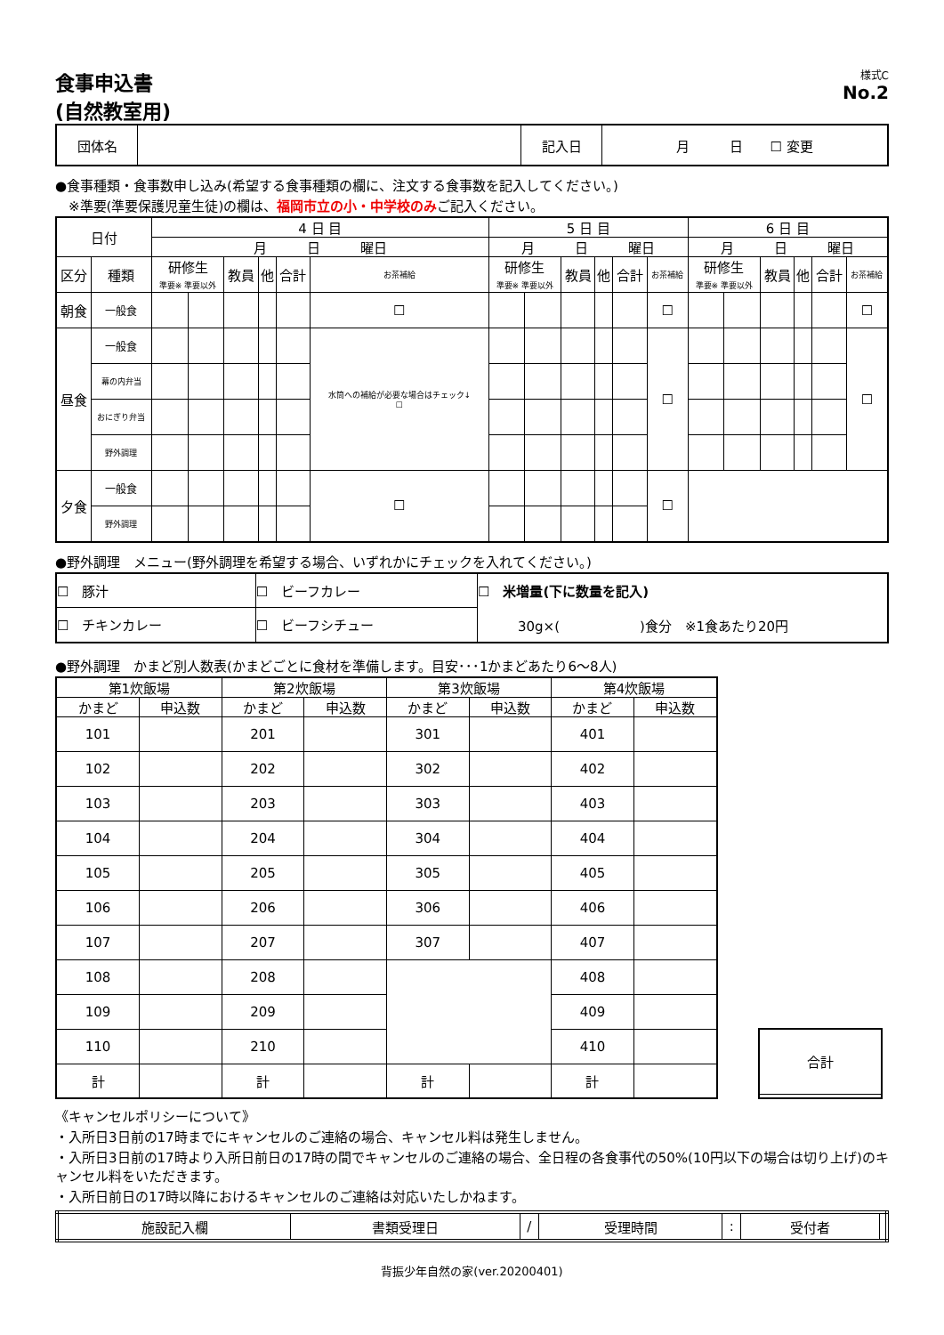食事申込書
(自然教室用)
様式C
No.2
| 団体名 | | 記入日 | 月 日 ☐ 変更 |
●食事種類・食事数申し込み(希望する食事種類の欄に、注文する食事数を記入してください。)
　※準要(準要保護児童生徒)の欄は、福岡市立の小・中学校のみご記入ください。
| 日付 | | 4 日 目 | | | | | | 5 日 目 | | | | | | 6 日 目 | | | | | |
| --- | --- | --- | --- | --- | --- | --- | --- | --- | --- | --- | --- | --- | --- | --- | --- | --- | --- | --- | --- |
| | | 月 日 曜日 | | | | | | 月 日 曜日 | | | | | | 月 日 曜日 | | | | | |
| 区分 | 種類 | 研修生 準要※ 準要以外 | | 教員 | 他 | 合計 | お茶補給 | 研修生 準要※ 準要以外 | | 教員 | 他 | 合計 | お茶補給 | 研修生 準要※ 準要以外 | | 教員 | 他 | 合計 | お茶補給 |
| 朝食 | 一般食 | | | | | | ☐ | | | | | | ☐ | | | | | | ☐ |
| 昼食 | 一般食 | | | | | | 水筒への補給が必要な場合はチェック↓ ☐ | | | | | | ☐ | | | | | | ☐ |
| | 幕の内弁当 | | | | | | | | | | | | | | | | | | |
| | おにぎり弁当 | | | | | | | | | | | | | | | | | | |
| | 野外調理 | | | | | | | | | | | | | | | | | | |
| 夕食 | 一般食 | | | | | | ☐ | | | | | | ☐ | | | | | | |
| | 野外調理 | | | | | | | | | | | | | | | | | | |
●野外調理　メニュー(野外調理を希望する場合、いずれかにチェックを入れてください。)
| ☐ 豚汁 | ☐ ビーフカレー | ☐ 米増量(下に数量を記入) 30g×( )食分 ※1食あたり20円 |
| ☐ チキンカレー | ☐ ビーフシチュー | |
●野外調理　かまど別人数表(かまどごとに食材を準備します。目安･･･1かまどあたり6～8人)
| 第1炊飯場 | | 第2炊飯場 | | 第3炊飯場 | | 第4炊飯場 | |
| かまど | 申込数 | かまど | 申込数 | かまど | 申込数 | かまど | 申込数 |
| 101 | | 201 | | 301 | | 401 | |
| 102 | | 202 | | 302 | | 402 | |
| 103 | | 203 | | 303 | | 403 | |
| 104 | | 204 | | 304 | | 404 | |
| 105 | | 205 | | 305 | | 405 | |
| 106 | | 206 | | 306 | | 406 | |
| 107 | | 207 | | 307 | | 407 | |
| 108 | | 208 | | | | 408 | |
| 109 | | 209 | | | | 409 | |
| 110 | | 210 | | | | 410 | |
| 計 | | 計 | | 計 | | 計 | |
| 合計 |
《キャンセルポリシーについて》
・入所日3日前の17時までにキャンセルのご連絡の場合、キャンセル料は発生しません。
・入所日3日前の17時より入所日前日の17時の間でキャンセルのご連絡の場合、全日程の各食事代の50%(10円以下の場合は切り上げ)のキャンセル料をいただきます。
・入所日前日の17時以降におけるキャンセルのご連絡は対応いたしかねます。
| 施設記入欄 | 書類受理日 | / | 受理時間 | : | 受付者 | |
背振少年自然の家(ver.20200401)